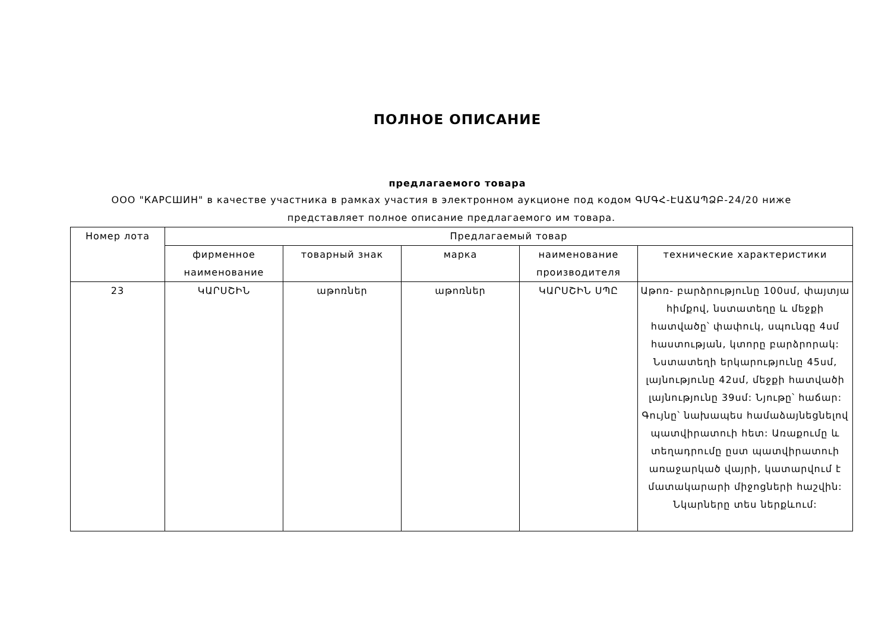ПОЛНОЕ ОПИСАНИЕ
предлагаемого товара
ООО "КАРСШИН" в качестве участника в рамках участия в электронном аукционе под кодом ԳՄԳՀ-ԷԱՃԱՊՁԲ-24/20 ниже представляет полное описание предлагаемого им товара.
| Номер лота | Предлагаемый товар | | | | |
| --- | --- | --- | --- | --- | --- |
| | фирменное наименование | товарный знак | марка | наименование производителя | технические характеристики |
| 23 | ԿԱՐՍՇԻՆ | աթոռներ | աթոռներ | ԿԱՐՍՇԻՆ ՍՊԸ | Աթոռ- բարձրությունը 100սմ, փայտյա հիմքով, նստատեղը և մեջքի հատվածը՝ փափուկ, սպունգը 4սմ հաստության, կտորը բարձրորակ: Նստատեղի երկարությունը 45սմ, լայնությունը 42սմ, մեջքի հատվածի լայնությունը 39սմ: Նյութը՝ հաճար: Գույնը՝ նախապես համաձայնեցնելով պատվիրատուի հետ: Առաքումը և տեղադրումը ըստ պատվիրատուի առաջարկած վայրի, կատարվում է մատակարարի միջոցների հաշվին: Նկարները տես ներքևում: |